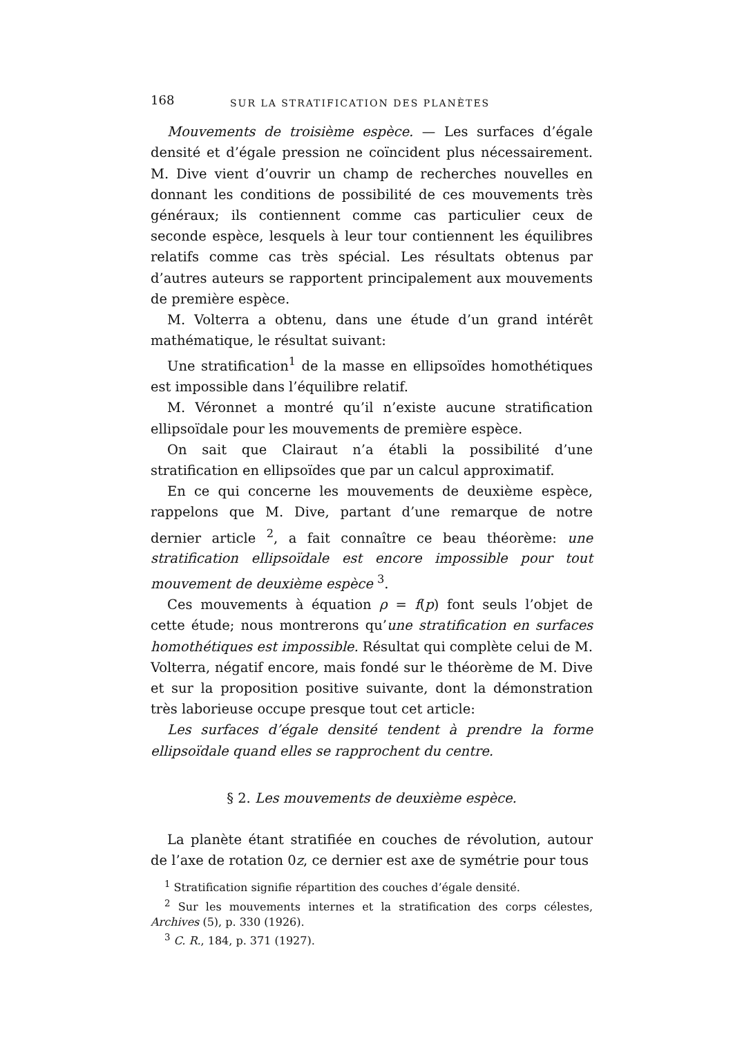168 SUR LA STRATIFICATION DES PLANÈTES
Mouvements de troisième espèce. — Les surfaces d’égale densité et d’égale pression ne coïncident plus nécessairement. M. Dive vient d’ouvrir un champ de recherches nouvelles en donnant les conditions de possibilité de ces mouvements très généraux; ils contiennent comme cas particulier ceux de seconde espèce, lesquels à leur tour contiennent les équilibres relatifs comme cas très spécial. Les résultats obtenus par d’autres auteurs se rapportent principalement aux mouvements de première espèce.
M. Volterra a obtenu, dans une étude d’un grand intérêt mathématique, le résultat suivant:
Une stratification<sup>1</sup> de la masse en ellipsoïdes homothétiques est impossible dans l’équilibre relatif.
M. Véronnet a montré qu’il n’existe aucune stratification ellipsoïdale pour les mouvements de première espèce.
On sait que Clairaut n’a établi la possibilité d’une stratification en ellipsoïdes que par un calcul approximatif.
En ce qui concerne les mouvements de deuxième espèce, rappelons que M. Dive, partant d’une remarque de notre dernier article <sup>2</sup>, a fait connaître ce beau théorème: une stratification ellipsoïdale est encore impossible pour tout mouvement de deuxième espèce <sup>3</sup>.
Ces mouvements à équation ρ = f(p) font seuls l’objet de cette étude; nous montrerons qu’une stratification en surfaces homothétiques est impossible. Résultat qui complète celui de M. Volterra, négatif encore, mais fondé sur le théorème de M. Dive et sur la proposition positive suivante, dont la démonstration très laborieuse occupe presque tout cet article:
Les surfaces d’égale densité tendent à prendre la forme ellipsoïdale quand elles se rapprochent du centre.
§ 2. Les mouvements de deuxième espèce.
La planète étant stratifiée en couches de révolution, autour de l’axe de rotation 0z, ce dernier est axe de symétrie pour tous
<sup>1</sup> Stratification signifie répartition des couches d’égale densité.
<sup>2</sup> Sur les mouvements internes et la stratification des corps célestes, Archives (5), p. 330 (1926).
<sup>3</sup> C. R., 184, p. 371 (1927).